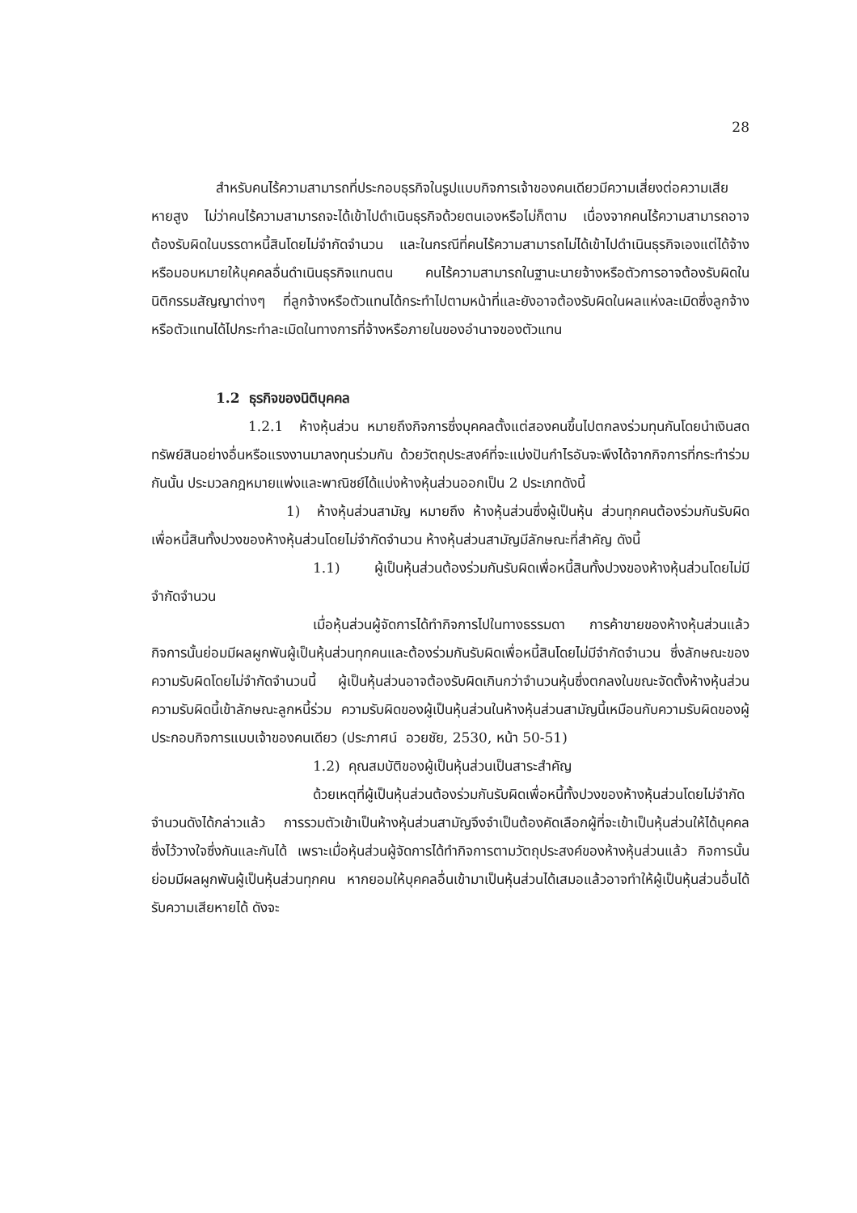28
สำหรับคนไร้ความสามารถที่ประกอบธุรกิจในรูปแบบกิจการเจ้าของคนเดียวมีความเสี่ยงต่อความเสียหายสูง ไม่ว่าคนไร้ความสามารถจะได้เข้าไปดำเนินธุรกิจด้วยตนเองหรือไม่ก็ตาม เนื่องจากคนไร้ความสามารถอาจต้องรับผิดในบรรดาหนี้สินโดยไม่จำกัดจำนวน และในกรณีที่คนไร้ความสามารถไม่ได้เข้าไปดำเนินธุรกิจเองแต่ได้จ้างหรือมอบหมายให้บุคคลอื่นดำเนินธุรกิจแทนตน คนไร้ความสามารถในฐานะนายจ้างหรือตัวการอาจต้องรับผิดในนิติกรรมสัญญาต่างๆ ที่ลูกจ้างหรือตัวแทนได้กระทำไปตามหน้าที่และยังอาจต้องรับผิดในผลแห่งละเมิดซึ่งลูกจ้างหรือตัวแทนได้ไปกระทำละเมิดในทางการที่จ้างหรือภายในของอำนาจของตัวแทน
1.2 ธุรกิจของนิติบุคคล
1.2.1 ห้างหุ้นส่วน หมายถึงกิจการซึ่งบุคคลตั้งแต่สองคนขึ้นไปตกลงร่วมทุนกันโดยนำเงินสด ทรัพย์สินอย่างอื่นหรือแรงงานมาลงทุนร่วมกัน ด้วยวัตถุประสงค์ที่จะแบ่งปันกำไรอันจะพึงได้จากกิจการที่กระทำร่วมกันนั้น ประมวลกฎหมายแพ่งและพาณิชย์ได้แบ่งห้างหุ้นส่วนออกเป็น 2 ประเภทดังนี้
1) ห้างหุ้นส่วนสามัญ หมายถึง ห้างหุ้นส่วนซึ่งผู้เป็นหุ้น ส่วนทุกคนต้องร่วมกันรับผิดเพื่อหนี้สินทั้งปวงของห้างหุ้นส่วนโดยไม่จำกัดจำนวน ห้างหุ้นส่วนสามัญมีลักษณะที่สำคัญ ดังนี้
1.1) ผู้เป็นหุ้นส่วนต้องร่วมกันรับผิดเพื่อหนี้สินทั้งปวงของห้างหุ้นส่วนโดยไม่มีจำกัดจำนวน
เมื่อหุ้นส่วนผู้จัดการได้ทำกิจการไปในทางธรรมดา การค้าขายของห้างหุ้นส่วนแล้ว กิจการนั้นย่อมมีผลผูกพันผู้เป็นหุ้นส่วนทุกคนและต้องร่วมกันรับผิดเพื่อหนี้สินโดยไม่มีจำกัดจำนวน ซึ่งลักษณะของความรับผิดโดยไม่จำกัดจำนวนนี้ ผู้เป็นหุ้นส่วนอาจต้องรับผิดเกินกว่าจำนวนหุ้นซึ่งตกลงในขณะจัดตั้งห้างหุ้นส่วน ความรับผิดนี้เข้าลักษณะลูกหนี้ร่วม ความรับผิดของผู้เป็นหุ้นส่วนในห้างหุ้นส่วนสามัญนี้เหมือนกับความรับผิดของผู้ประกอบกิจการแบบเจ้าของคนเดียว (ประภาศน์ อวยชัย, 2530, หน้า 50-51)
1.2) คุณสมบัติของผู้เป็นหุ้นส่วนเป็นสาระสำคัญ
ด้วยเหตุที่ผู้เป็นหุ้นส่วนต้องร่วมกันรับผิดเพื่อหนี้ทั้งปวงของห้างหุ้นส่วนโดยไม่จำกัดจำนวนดังได้กล่าวแล้ว การรวมตัวเข้าเป็นห้างหุ้นส่วนสามัญจึงจำเป็นต้องคัดเลือกผู้ที่จะเข้าเป็นหุ้นส่วนให้ได้บุคคลซึ่งไว้วางใจซึ่งกันและกันได้ เพราะเมื่อหุ้นส่วนผู้จัดการได้ทำกิจการตามวัตถุประสงค์ของห้างหุ้นส่วนแล้ว กิจการนั้นย่อมมีผลผูกพันผู้เป็นหุ้นส่วนทุกคน หากยอมให้บุคคลอื่นเข้ามาเป็นหุ้นส่วนได้เสมอแล้วอาจทำให้ผู้เป็นหุ้นส่วนอื่นได้รับความเสียหายได้ ดังจะ